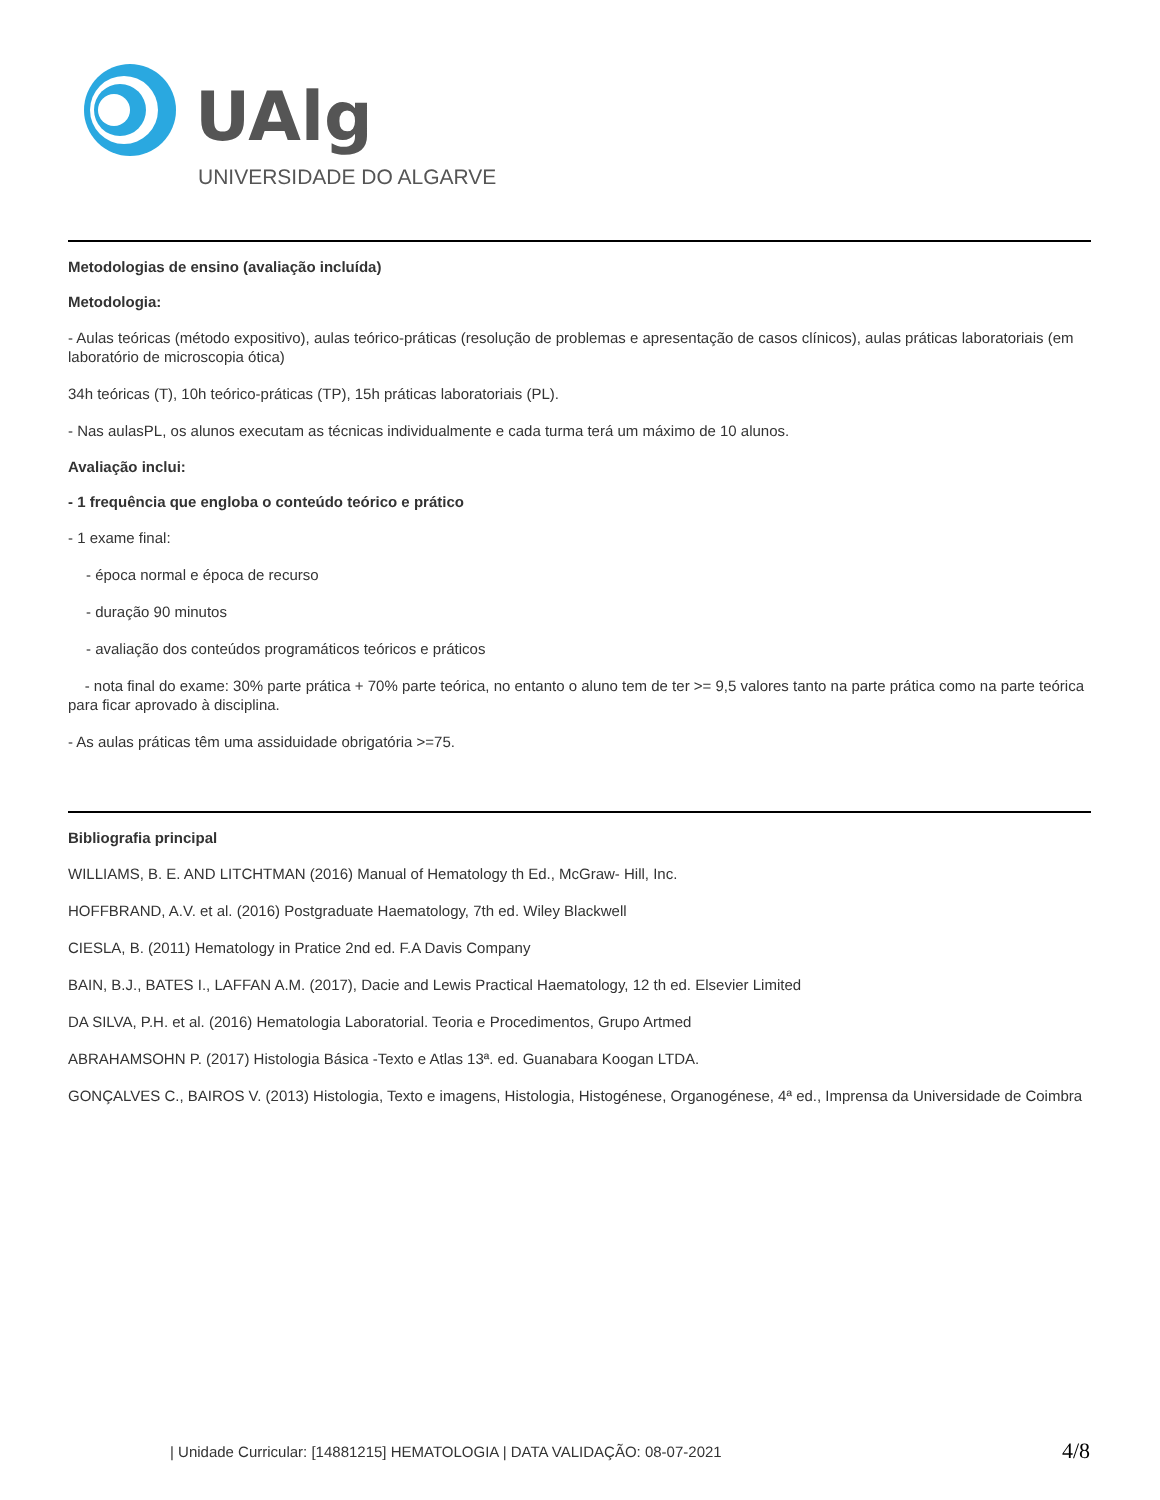UAlg
UNIVERSIDADE DO ALGARVE
Metodologias de ensino (avaliação incluída)
Metodologia:
- Aulas teóricas (método expositivo), aulas teórico-práticas (resolução de problemas e apresentação de casos clínicos), aulas práticas laboratoriais (em laboratório de microscopia ótica)
34h teóricas (T), 10h teórico-práticas (TP), 15h práticas laboratoriais (PL).
- Nas aulasPL, os alunos executam as técnicas individualmente e cada turma terá um máximo de 10 alunos.
Avaliação inclui:
- 1 frequência que engloba o conteúdo teórico e prático
- 1 exame final:
- época normal e época de recurso
- duração 90 minutos
- avaliação dos conteúdos programáticos teóricos e práticos
- nota final do exame: 30% parte prática + 70% parte teórica, no entanto o aluno tem de ter >= 9,5 valores tanto na parte prática como na parte teórica para ficar aprovado à disciplina.
- As aulas práticas têm uma assiduidade obrigatória >=75.
Bibliografia principal
WILLIAMS, B. E. AND LITCHTMAN (2016) Manual of Hematology th Ed., McGraw- Hill, Inc.
HOFFBRAND, A.V. et al. (2016) Postgraduate Haematology, 7th ed. Wiley Blackwell
CIESLA, B. (2011) Hematology in Pratice 2nd ed. F.A Davis Company
BAIN, B.J., BATES I., LAFFAN A.M. (2017), Dacie and Lewis Practical Haematology, 12 th ed. Elsevier Limited
DA SILVA, P.H. et al. (2016) Hematologia Laboratorial. Teoria e Procedimentos, Grupo Artmed
ABRAHAMSOHN P. (2017) Histologia Básica -Texto e Atlas 13ª. ed. Guanabara Koogan LTDA.
GONÇALVES C., BAIROS V. (2013) Histologia, Texto e imagens, Histologia, Histogénese, Organogénese, 4ª ed., Imprensa da Universidade de Coimbra
| Unidade Curricular: [14881215] HEMATOLOGIA | DATA VALIDAÇÃO: 08-07-2021 4/8